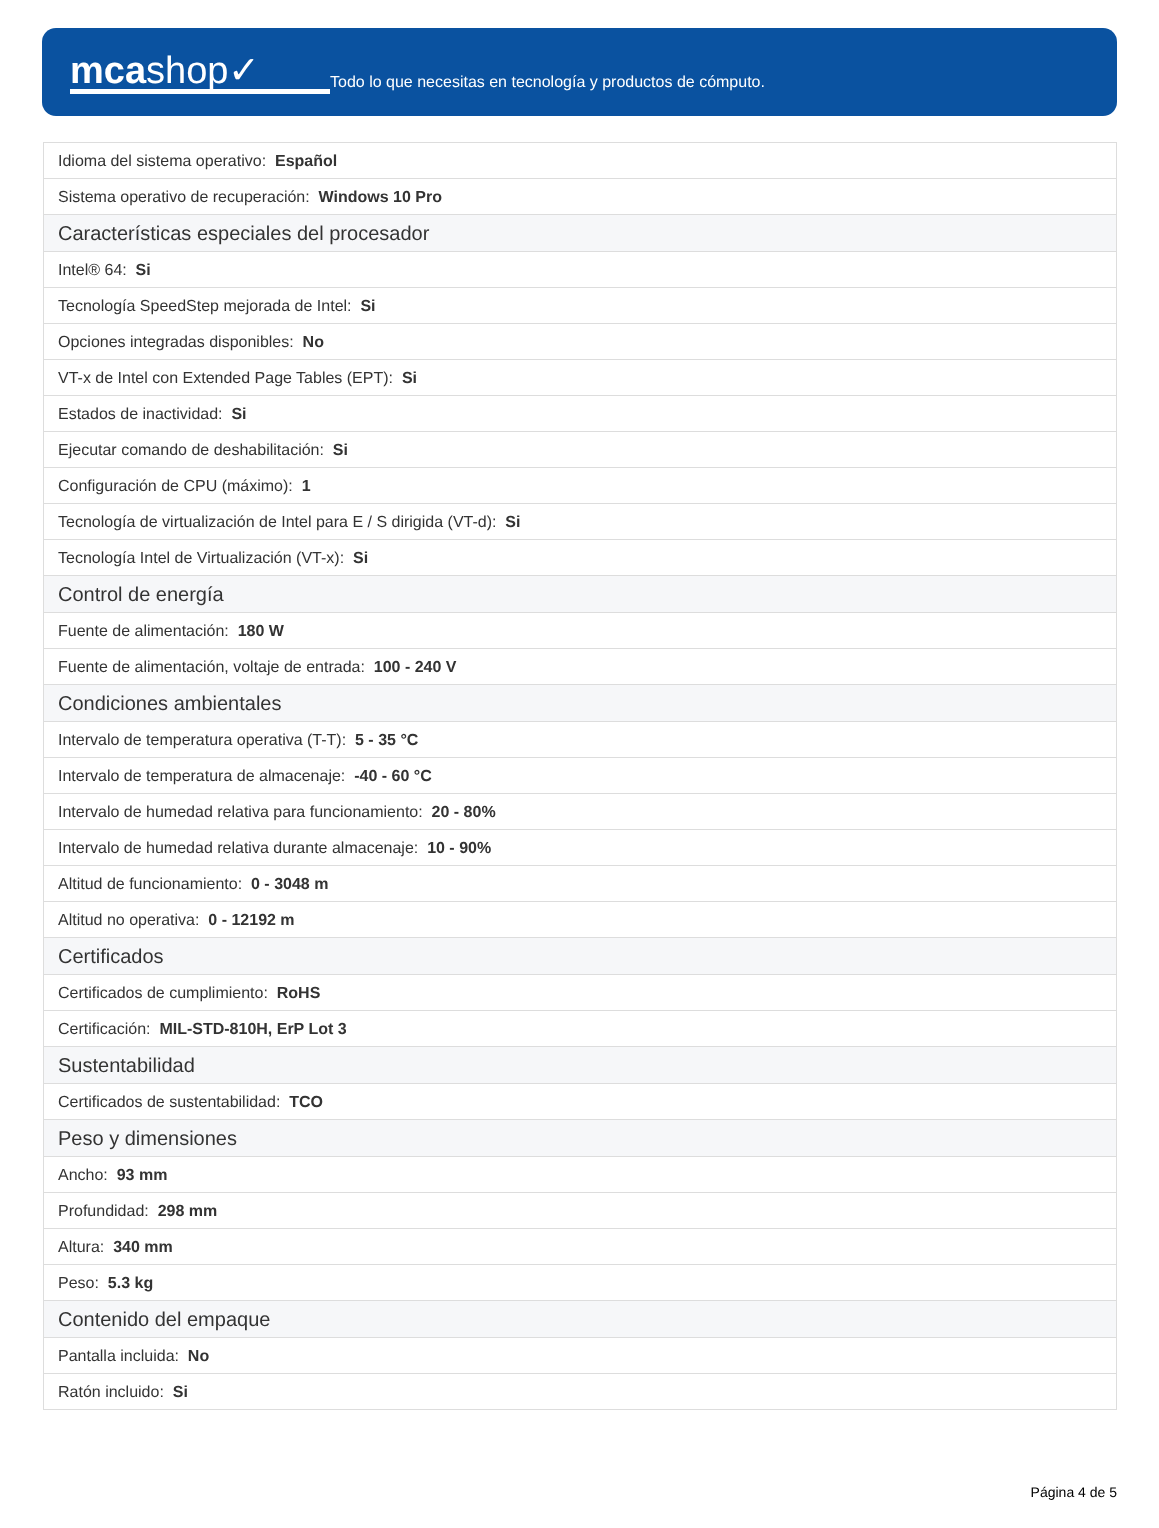mcashop✓
Todo lo que necesitas en tecnología y productos de cómputo.
| Idioma del sistema operativo: Español |
| Sistema operativo de recuperación: Windows 10 Pro |
| Características especiales del procesador |
| Intel® 64: Si |
| Tecnología SpeedStep mejorada de Intel: Si |
| Opciones integradas disponibles: No |
| VT-x de Intel con Extended Page Tables (EPT): Si |
| Estados de inactividad: Si |
| Ejecutar comando de deshabilitación: Si |
| Configuración de CPU (máximo): 1 |
| Tecnología de virtualización de Intel para E / S dirigida (VT-d): Si |
| Tecnología Intel de Virtualización (VT-x): Si |
| Control de energía |
| Fuente de alimentación: 180 W |
| Fuente de alimentación, voltaje de entrada: 100 - 240 V |
| Condiciones ambientales |
| Intervalo de temperatura operativa (T-T): 5 - 35 °C |
| Intervalo de temperatura de almacenaje: -40 - 60 °C |
| Intervalo de humedad relativa para funcionamiento: 20 - 80% |
| Intervalo de humedad relativa durante almacenaje: 10 - 90% |
| Altitud de funcionamiento: 0 - 3048 m |
| Altitud no operativa: 0 - 12192 m |
| Certificados |
| Certificados de cumplimiento: RoHS |
| Certificación: MIL-STD-810H, ErP Lot 3 |
| Sustentabilidad |
| Certificados de sustentabilidad: TCO |
| Peso y dimensiones |
| Ancho: 93 mm |
| Profundidad: 298 mm |
| Altura: 340 mm |
| Peso: 5.3 kg |
| Contenido del empaque |
| Pantalla incluida: No |
| Ratón incluido: Si |
Página 4 de 5